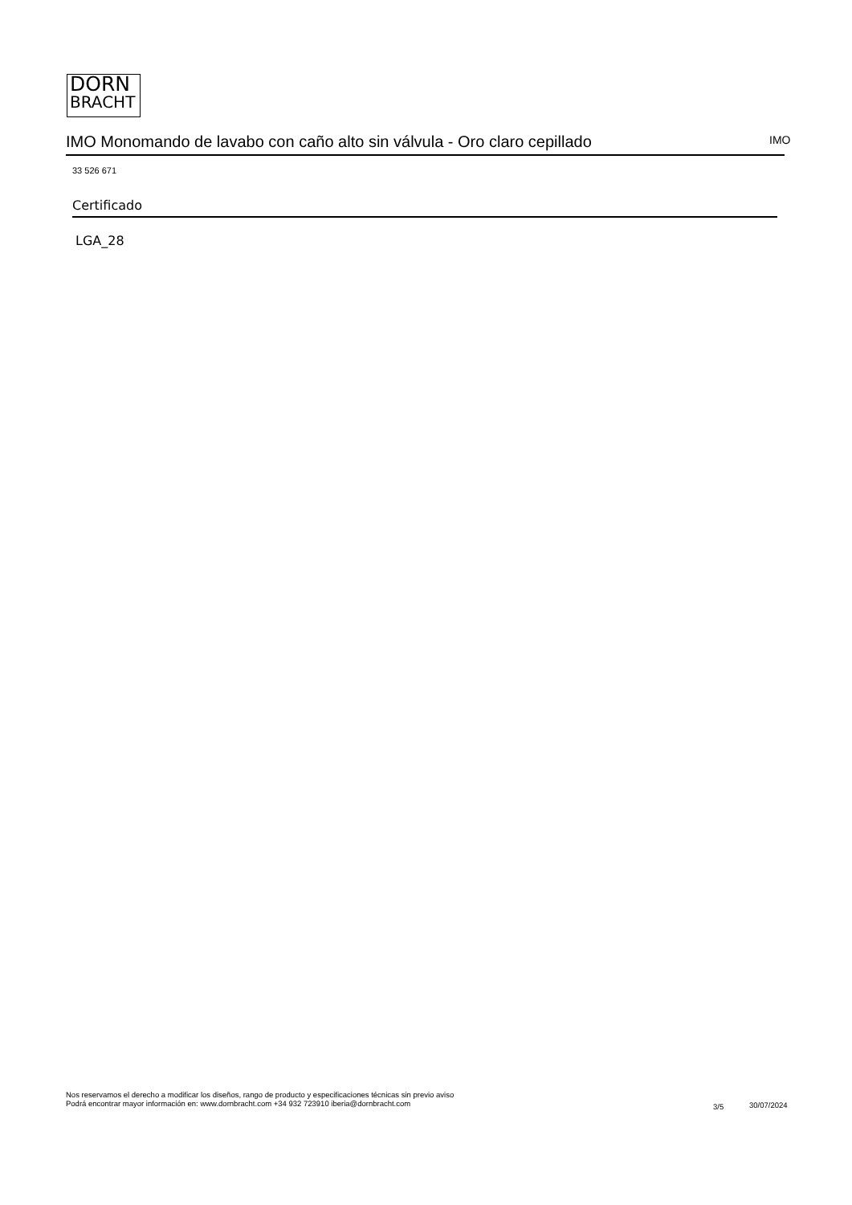DORN
BRACHT
IMO Monomando de lavabo con caño alto sin válvula - Oro claro cepillado IMO
33 526 671
Certificado
LGA_28
Nos reservamos el derecho a modificar los diseños, rango de producto y especificaciones técnicas sin previo aviso
Podrá encontrar mayor información en: www.dornbracht.com +34 932 723910 iberia@dornbracht.com
3/5 30/07/2024